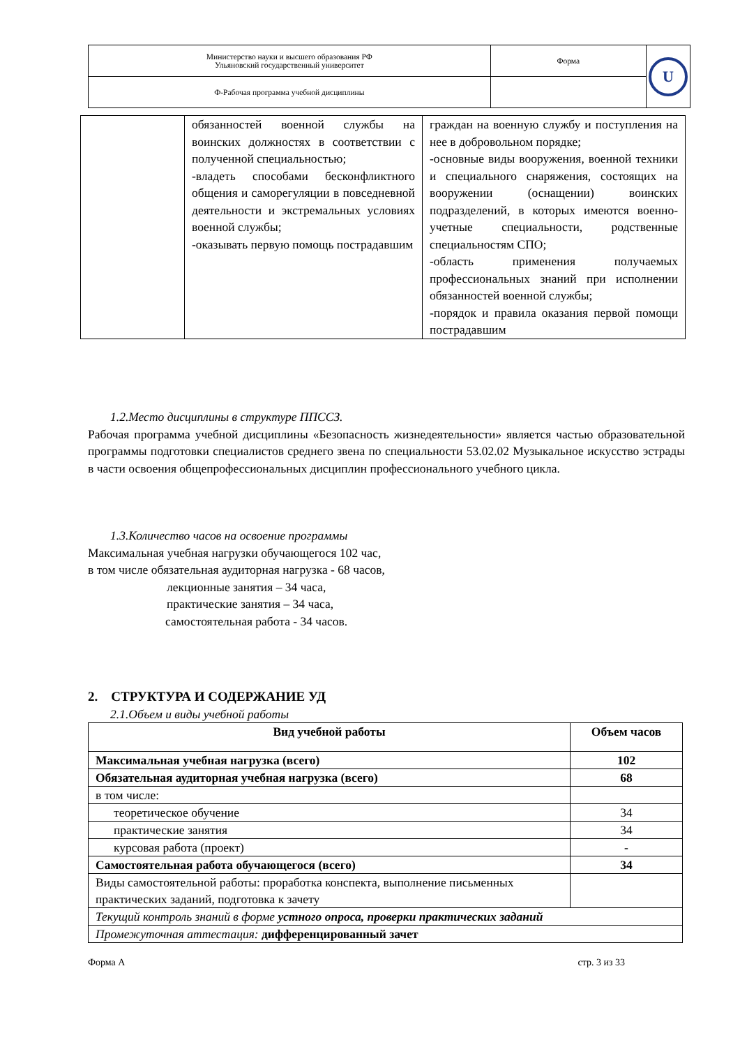| Министерство науки и высшего образования РФ Ульяновский государственный университет | Форма | U |
| Ф-Рабочая программа учебной дисциплины | | |
| | обязанностей военной службы на воинских должностях в соответствии с полученной специальностью; -владеть способами бесконфликтного общения и саморегуляции в повседневной деятельности и экстремальных условиях военной службы; -оказывать первую помощь пострадавшим | граждан на военную службу и поступления на нее в добровольном порядке; -основные виды вооружения, военной техники и специального снаряжения, состоящих на вооружении (оснащении) воинских подразделений, в которых имеются военно-учетные специальности, родственные специальностям СПО; -область применения получаемых профессиональных знаний при исполнении обязанностей военной службы; -порядок и правила оказания первой помощи пострадавшим |
1.2.Место дисциплины в структуре ППССЗ.
Рабочая программа учебной дисциплины «Безопасность жизнедеятельности» является частью образовательной программы подготовки специалистов среднего звена по специальности 53.02.02 Музыкальное искусство эстрады в части освоения общепрофессиональных дисциплин профессионального учебного цикла.
1.3.Количество часов на освоение программы
Максимальная учебная нагрузки обучающегося 102 час,
в том числе обязательная аудиторная нагрузка - 68 часов,
лекционные занятия – 34 часа,
практические занятия – 34 часа,
самостоятельная работа - 34 часов.
2. СТРУКТУРА И СОДЕРЖАНИЕ УД
2.1.Объем и виды учебной работы
| Вид учебной работы | Объем часов |
| --- | --- |
| Максимальная учебная нагрузка (всего) | 102 |
| Обязательная аудиторная учебная нагрузка (всего) | 68 |
| в том числе: | |
| теоретическое обучение | 34 |
| практические занятия | 34 |
| курсовая работа (проект) | - |
| Самостоятельная работа обучающегося (всего) | 34 |
| Виды самостоятельной работы: проработка конспекта, выполнение письменных практических заданий, подготовка к зачету | |
| Текущий контроль знаний в форме устного опроса, проверки практических заданий | |
| Промежуточная аттестация: дифференцированный зачет | |
Форма А стр. 3 из 33